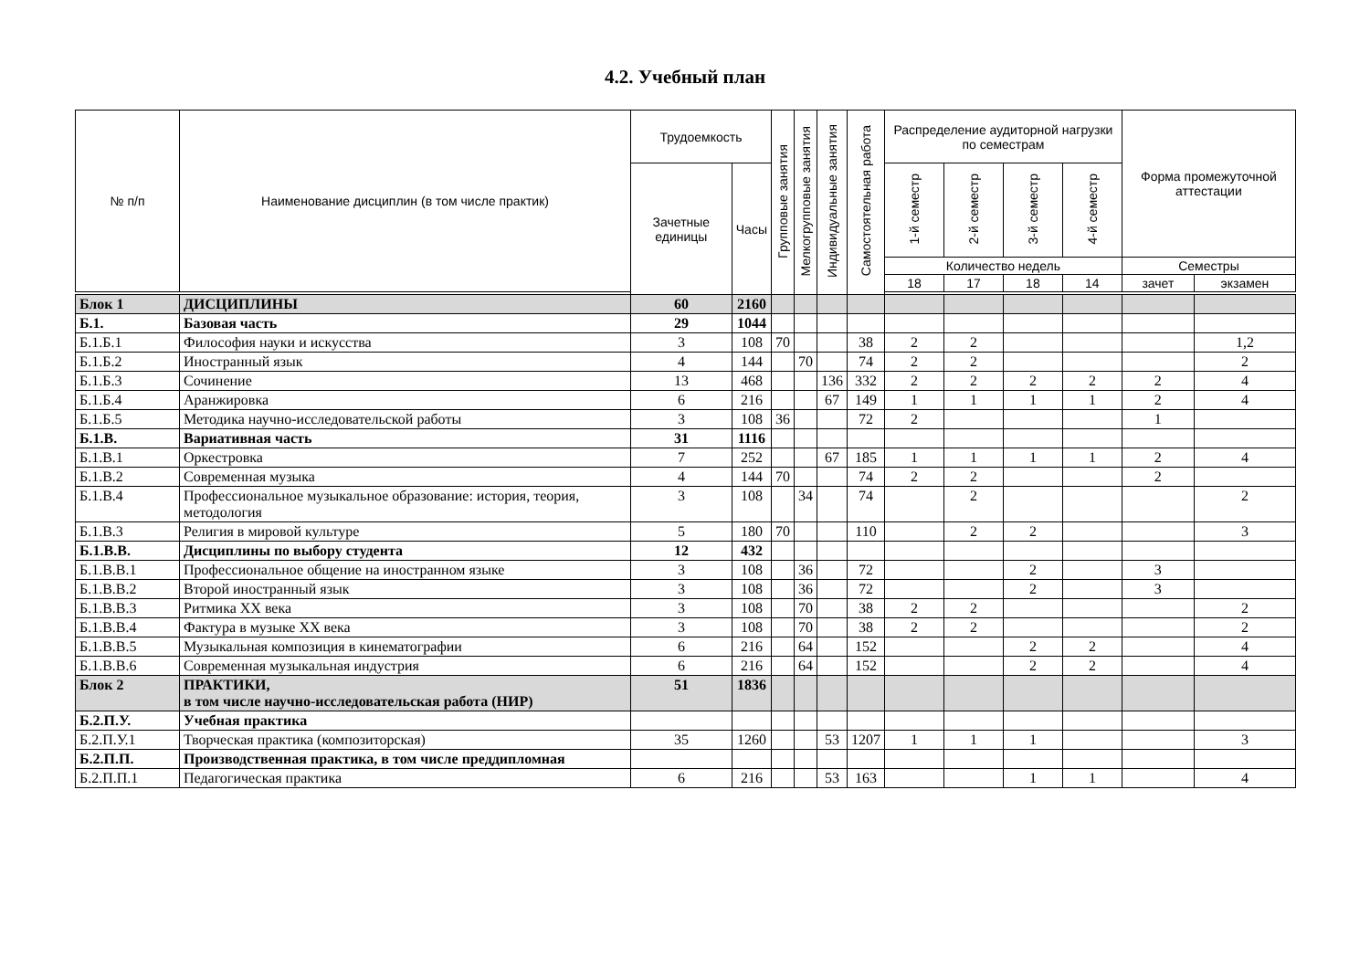4.2. Учебный план
| № п/п | Наименование дисциплин (в том числе практик) | Трудоемкость | | Групповые занятия | Мелкогрупповые занятия | Индивидуальные занятия | Самостоятельная работа | Распределение аудиторной нагрузки по семестрам | | | | Форма промежуточной аттестации | |
| --- | --- | --- | --- | --- | --- | --- | --- | --- | --- | --- | --- | --- | --- |
| | | Зачетные единицы | Часы | | | | | 1-й семестр | 2-й семестр | 3-й семестр | 4-й семестр | | |
| | | | | | | | | Количество недель | | | | Семестры | |
| | | | | | | | | 18 | 17 | 18 | 14 | зачет | экзамен |
| Блок 1 | ДИСЦИПЛИНЫ | 60 | 2160 | | | | | | | | | | |
| Б.1. | Базовая часть | 29 | 1044 | | | | | | | | | | |
| Б.1.Б.1 | Философия науки и искусства | 3 | 108 | 70 | | | 38 | 2 | 2 | | | | 1,2 |
| Б.1.Б.2 | Иностранный язык | 4 | 144 | | 70 | | 74 | 2 | 2 | | | | 2 |
| Б.1.Б.3 | Сочинение | 13 | 468 | | | 136 | 332 | 2 | 2 | 2 | 2 | 2 | 4 |
| Б.1.Б.4 | Аранжировка | 6 | 216 | | | 67 | 149 | 1 | 1 | 1 | 1 | 2 | 4 |
| Б.1.Б.5 | Методика научно-исследовательской работы | 3 | 108 | 36 | | | 72 | 2 | | | | 1 | |
| Б.1.В. | Вариативная часть | 31 | 1116 | | | | | | | | | | |
| Б.1.В.1 | Оркестровка | 7 | 252 | | | 67 | 185 | 1 | 1 | 1 | 1 | 2 | 4 |
| Б.1.В.2 | Современная музыка | 4 | 144 | 70 | | | 74 | 2 | 2 | | | 2 | |
| Б.1.В.4 | Профессиональное музыкальное образование: история, теория, методология | 3 | 108 | | 34 | | 74 | | 2 | | | | 2 |
| Б.1.В.3 | Религия в мировой культуре | 5 | 180 | 70 | | | 110 | | 2 | 2 | | | 3 |
| Б.1.В.В. | Дисциплины по выбору студента | 12 | 432 | | | | | | | | | | |
| Б.1.В.В.1 | Профессиональное общение на иностранном языке | 3 | 108 | | 36 | | 72 | | | 2 | | 3 | |
| Б.1.В.В.2 | Второй иностранный язык | 3 | 108 | | 36 | | 72 | | | 2 | | 3 | |
| Б.1.В.В.3 | Ритмика XX века | 3 | 108 | | 70 | | 38 | 2 | 2 | | | | 2 |
| Б.1.В.В.4 | Фактура в музыке XX века | 3 | 108 | | 70 | | 38 | 2 | 2 | | | | 2 |
| Б.1.В.В.5 | Музыкальная композиция в кинематографии | 6 | 216 | | 64 | | 152 | | | 2 | 2 | | 4 |
| Б.1.В.В.6 | Современная музыкальная индустрия | 6 | 216 | | 64 | | 152 | | | 2 | 2 | | 4 |
| Блок 2 | ПРАКТИКИ, в том числе научно-исследовательская работа (НИР) | 51 | 1836 | | | | | | | | | | |
| Б.2.П.У. | Учебная практика | | | | | | | | | | | | |
| Б.2.П.У.1 | Творческая практика (композиторская) | 35 | 1260 | | | 53 | 1207 | 1 | 1 | 1 | | | 3 |
| Б.2.П.П. | Производственная практика, в том числе преддипломная | | | | | | | | | | | | |
| Б.2.П.П.1 | Педагогическая практика | 6 | 216 | | | 53 | 163 | | | 1 | 1 | | 4 |